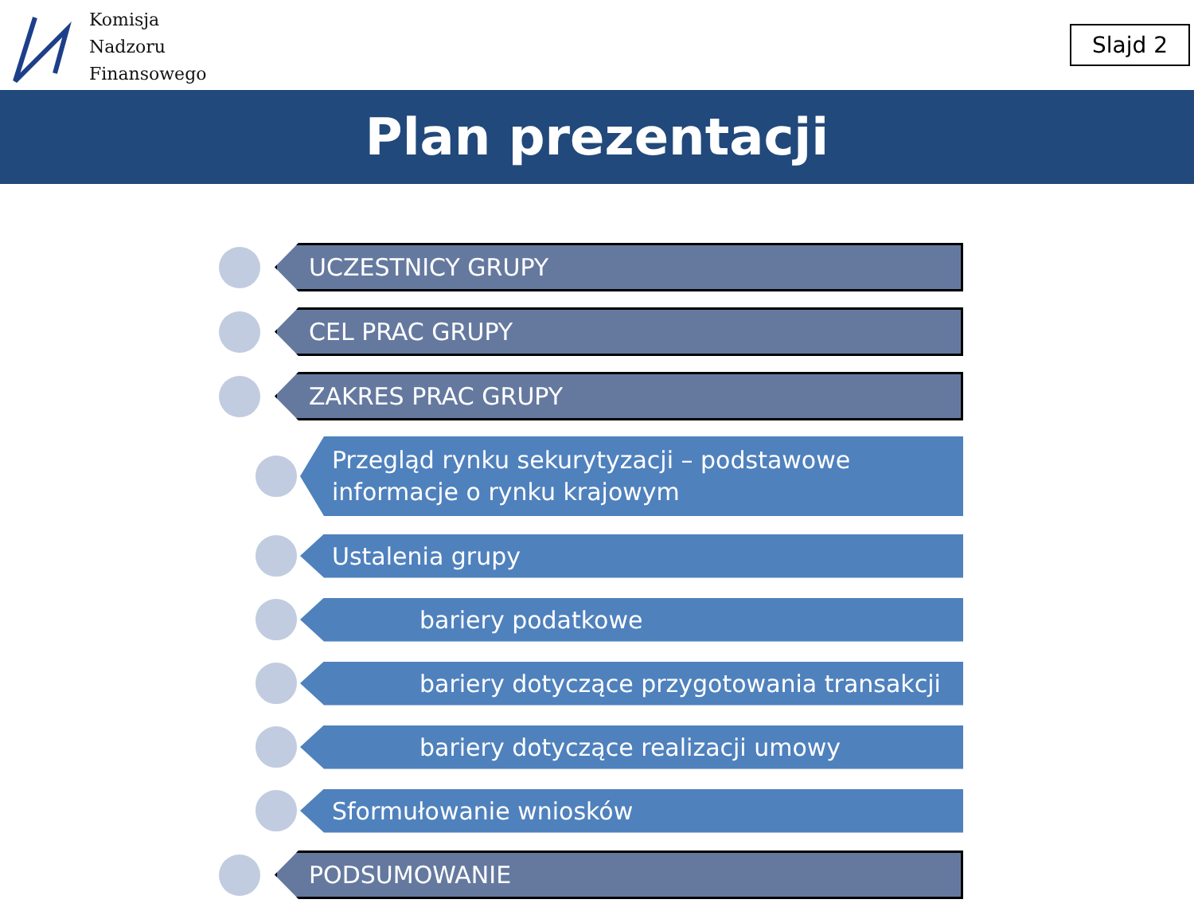Komisja
Nadzoru
Finansowego
Slajd 2
Plan prezentacji
UCZESTNICY GRUPY
CEL PRAC GRUPY
ZAKRES PRAC GRUPY
Przegląd rynku sekurytyzacji – podstawowe
informacje o rynku krajowym
Ustalenia grupy
bariery podatkowe
bariery dotyczące przygotowania transakcji
bariery dotyczące realizacji umowy
Sformułowanie wniosków
PODSUMOWANIE